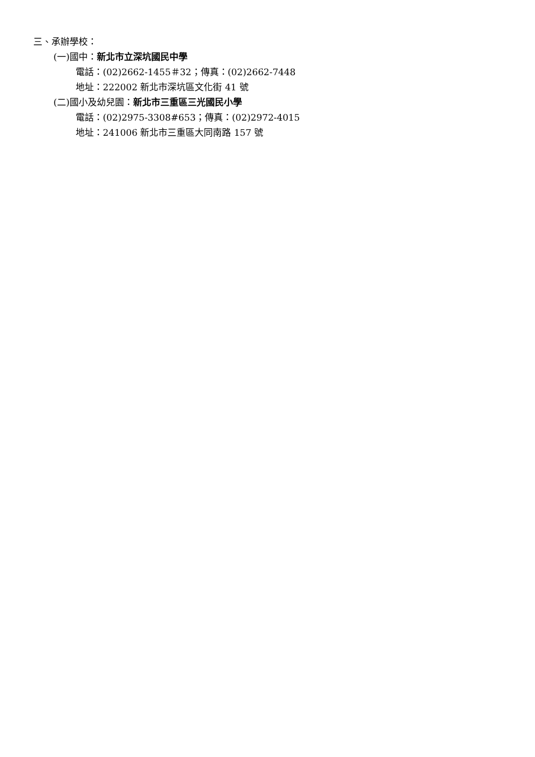三、承辦學校：
(一)國中：新北市立深坑國民中學
電話：(02)2662-1455＃32；傳真：(02)2662-7448
地址：222002 新北市深坑區文化街 41 號
(二)國小及幼兒園：新北市三重區三光國民小學
電話：(02)2975-3308#653；傳真：(02)2972-4015
地址：241006 新北市三重區大同南路 157 號